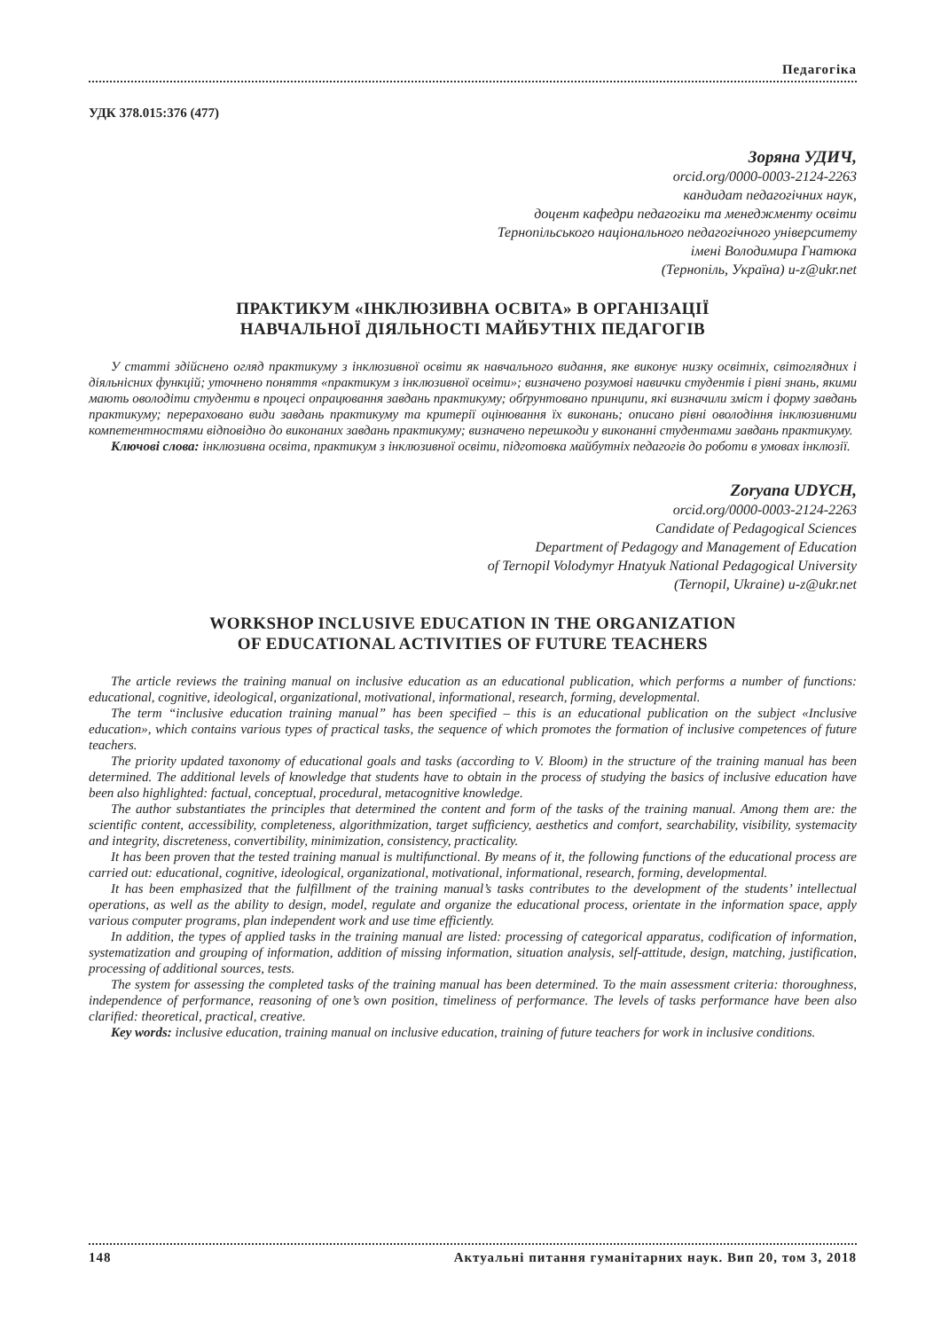Педагогіка
УДК 378.015:376 (477)
Зоряна УДИЧ,
orcid.org/0000-0003-2124-2263
кандидат педагогічних наук,
доцент кафедри педагогіки та менеджменту освіти
Тернопільського національного педагогічного університету
імені Володимира Гнатюка
(Тернопіль, Україна) u-z@ukr.net
ПРАКТИКУМ «ІНКЛЮЗИВНА ОСВІТА» В ОРГАНІЗАЦІЇ
НАВЧАЛЬНОЇ ДІЯЛЬНОСТІ МАЙБУТНІХ ПЕДАГОГІВ
У статті здійснено огляд практикуму з інклюзивної освіти як навчального видання, яке виконує низку освітніх, світоглядних і діяльнісних функцій; уточнено поняття «практикум з інклюзивної освіти»; визначено розумові навички студентів і рівні знань, якими мають оволодіти студенти в процесі опрацювання завдань практикуму; обґрунтовано принципи, які визначили зміст і форму завдань практикуму; перераховано види завдань практикуму та критерії оцінювання їх виконань; описано рівні оволодіння інклюзивними компетентностями відповідно до виконаних завдань практикуму; визначено перешкоди у виконанні студентами завдань практикуму.
Ключові слова: інклюзивна освіта, практикум з інклюзивної освіти, підготовка майбутніх педагогів до роботи в умовах інклюзії.
Zoryana UDYCH,
orcid.org/0000-0003-2124-2263
Candidate of Pedagogical Sciences
Department of Pedagogy and Management of Education
of Ternopil Volodymyr Hnatyuk National Pedagogical University
(Ternopil, Ukraine) u-z@ukr.net
WORKSHOP INCLUSIVE EDUCATION IN THE ORGANIZATION
OF EDUCATIONAL ACTIVITIES OF FUTURE TEACHERS
The article reviews the training manual on inclusive education as an educational publication, which performs a number of functions: educational, cognitive, ideological, organizational, motivational, informational, research, forming, developmental.
The term “inclusive education training manual” has been specified – this is an educational publication on the subject «Inclusive education», which contains various types of practical tasks, the sequence of which promotes the formation of inclusive competences of future teachers.
The priority updated taxonomy of educational goals and tasks (according to V. Bloom) in the structure of the training manual has been determined. The additional levels of knowledge that students have to obtain in the process of studying the basics of inclusive education have been also highlighted: factual, conceptual, procedural, metacognitive knowledge.
The author substantiates the principles that determined the content and form of the tasks of the training manual. Among them are: the scientific content, accessibility, completeness, algorithmization, target sufficiency, aesthetics and comfort, searchability, visibility, systemacity and integrity, discreteness, convertibility, minimization, consistency, practicality.
It has been proven that the tested training manual is multifunctional. By means of it, the following functions of the educational process are carried out: educational, cognitive, ideological, organizational, motivational, informational, research, forming, developmental.
It has been emphasized that the fulfillment of the training manual’s tasks contributes to the development of the students’ intellectual operations, as well as the ability to design, model, regulate and organize the educational process, orientate in the information space, apply various computer programs, plan independent work and use time efficiently.
In addition, the types of applied tasks in the training manual are listed: processing of categorical apparatus, codification of information, systematization and grouping of information, addition of missing information, situation analysis, self-attitude, design, matching, justification, processing of additional sources, tests.
The system for assessing the completed tasks of the training manual has been determined. To the main assessment criteria: thoroughness, independence of performance, reasoning of one’s own position, timeliness of performance. The levels of tasks performance have been also clarified: theoretical, practical, creative.
Key words: inclusive education, training manual on inclusive education, training of future teachers for work in inclusive conditions.
148 Актуальні питання гуманітарних наук. Вип 20, том 3, 2018